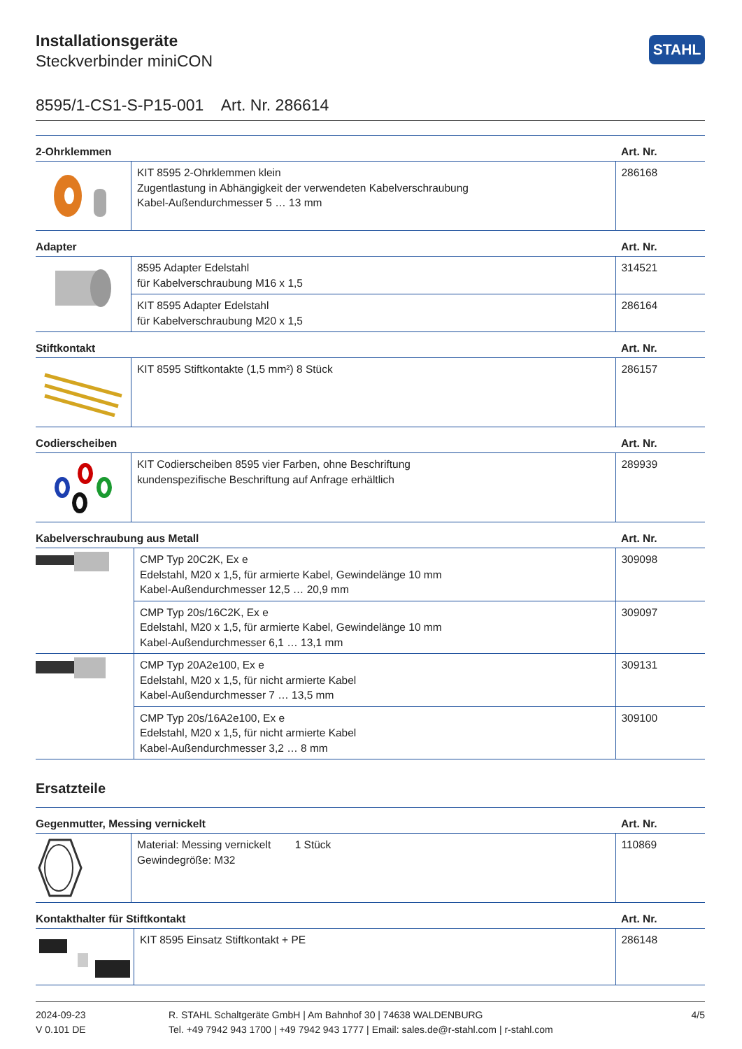Installationsgeräte
Steckverbinder miniCON
STAHL
8595/1-CS1-S-P15-001 Art. Nr. 286614
| 2-Ohrklemmen | | Art. Nr. |
| --- | --- | --- |
| | KIT 8595 2-Ohrklemmen klein Zugentlastung in Abhängigkeit der verwendeten Kabelverschraubung Kabel-Außendurchmesser 5 … 13 mm | 286168 |
| Adapter | | Art. Nr. |
| --- | --- | --- |
| | 8595 Adapter Edelstahl für Kabelverschraubung M16 x 1,5 | 314521 |
| | KIT 8595 Adapter Edelstahl für Kabelverschraubung M20 x 1,5 | 286164 |
| Stiftkontakt | | Art. Nr. |
| --- | --- | --- |
| | KIT 8595 Stiftkontakte (1,5 mm²) 8 Stück | 286157 |
| Codierscheiben | | Art. Nr. |
| --- | --- | --- |
| | KIT Codierscheiben 8595 vier Farben, ohne Beschriftung kundenspezifische Beschriftung auf Anfrage erhältlich | 289939 |
| Kabelverschraubung aus Metall | | Art. Nr. |
| --- | --- | --- |
| | CMP Typ 20C2K, Ex e Edelstahl, M20 x 1,5, für armierte Kabel, Gewindelänge 10 mm Kabel-Außendurchmesser 12,5 … 20,9 mm | 309098 |
| | CMP Typ 20s/16C2K, Ex e Edelstahl, M20 x 1,5, für armierte Kabel, Gewindelänge 10 mm Kabel-Außendurchmesser 6,1 … 13,1 mm | 309097 |
| | CMP Typ 20A2e100, Ex e Edelstahl, M20 x 1,5, für nicht armierte Kabel Kabel-Außendurchmesser 7 … 13,5 mm | 309131 |
| | CMP Typ 20s/16A2e100, Ex e Edelstahl, M20 x 1,5, für nicht armierte Kabel Kabel-Außendurchmesser 3,2 … 8 mm | 309100 |
Ersatzteile
| Gegenmutter, Messing vernickelt | | Art. Nr. |
| --- | --- | --- |
| | Material: Messing vernickelt 1 Stück Gewindegröße: M32 | 110869 |
| Kontakthalter für Stiftkontakt | | Art. Nr. |
| --- | --- | --- |
| | KIT 8595 Einsatz Stiftkontakt + PE | 286148 |
2024-09-23
V 0.101 DE
R. STAHL Schaltgeräte GmbH | Am Bahnhof 30 | 74638 WALDENBURG
Tel. +49 7942 943 1700 | +49 7942 943 1777 | Email: sales.de@r-stahl.com | r-stahl.com
4/5